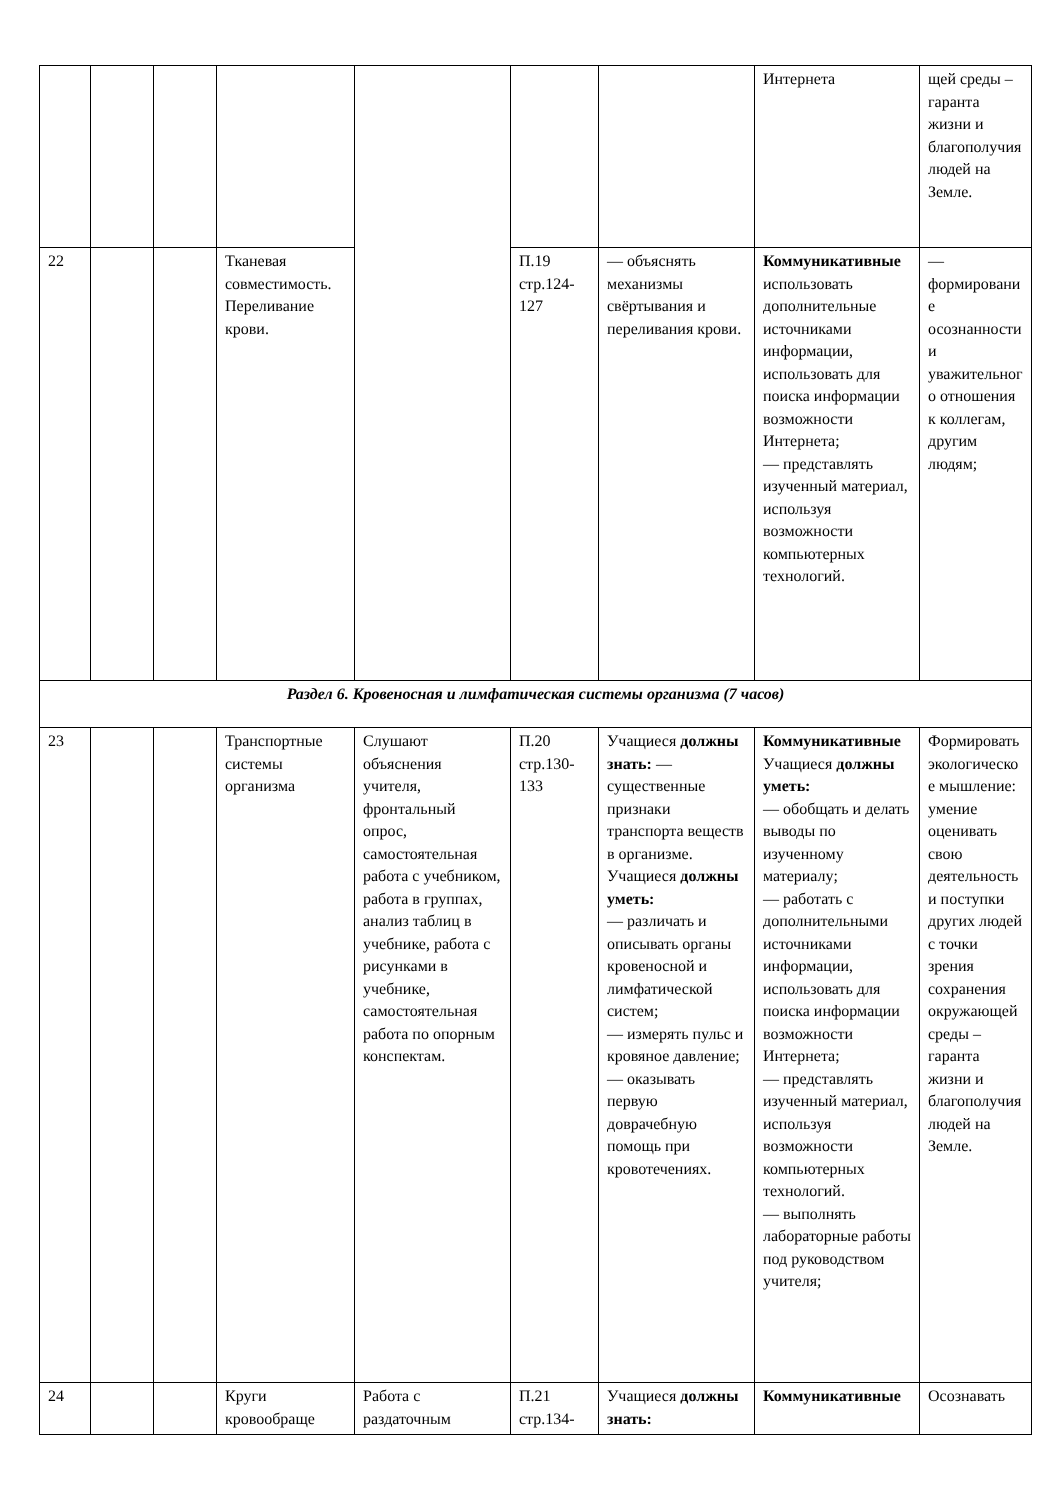| | | | | | | | Интернета | щей среды – гаранта жизни и благополучия людей на Земле. |
| 22 | | | Тканевая совместимость. Переливание крови. | | П.19 стр.124-127 | — объяснять механизмы свёртывания и переливания крови. | Коммуникативные использовать дополнительные источниками информации, использовать для поиска информации возможности Интернета; — представлять изученный материал, используя возможности компьютерных технологий. | — формирование осознанности и уважительного отношения к коллегам, другим людям; |
| Раздел 6. Кровеносная и лимфатическая системы организма (7 часов) | | | | | | | | |
| 23 | | | Транспортные системы организма | Слушают объяснения учителя, фронтальный опрос, самостоятельная работа с учебником, работа в группах, анализ таблиц в учебнике, работа с рисунками в учебнике, самостоятельная работа по опорным конспектам. | П.20 стр.130-133 | Учащиеся должны знать: — существенные признаки транспорта веществ в организме. Учащиеся должны уметь: — различать и описывать органы кровеносной и лимфатической систем; — измерять пульс и кровяное давление; — оказывать первую доврачебную помощь при кровотечениях. | Коммуникативные Учащиеся должны уметь: — обобщать и делать выводы по изученному материалу; — работать с дополнительными источниками информации, использовать для поиска информации возможности Интернета; — представлять изученный материал, используя возможности компьютерных технологий. — выполнять лабораторные работы под руководством учителя; | Формировать экологическое мышление: умение оценивать свою деятельность и поступки других людей с точки зрения сохранения окружающей среды – гаранта жизни и благополучия людей на Земле. |
| 24 | | | Круги кровообраще | Работа с раздаточным | П.21 стр.134- | Учащиеся должны знать: | Коммуникативные | Осознавать |